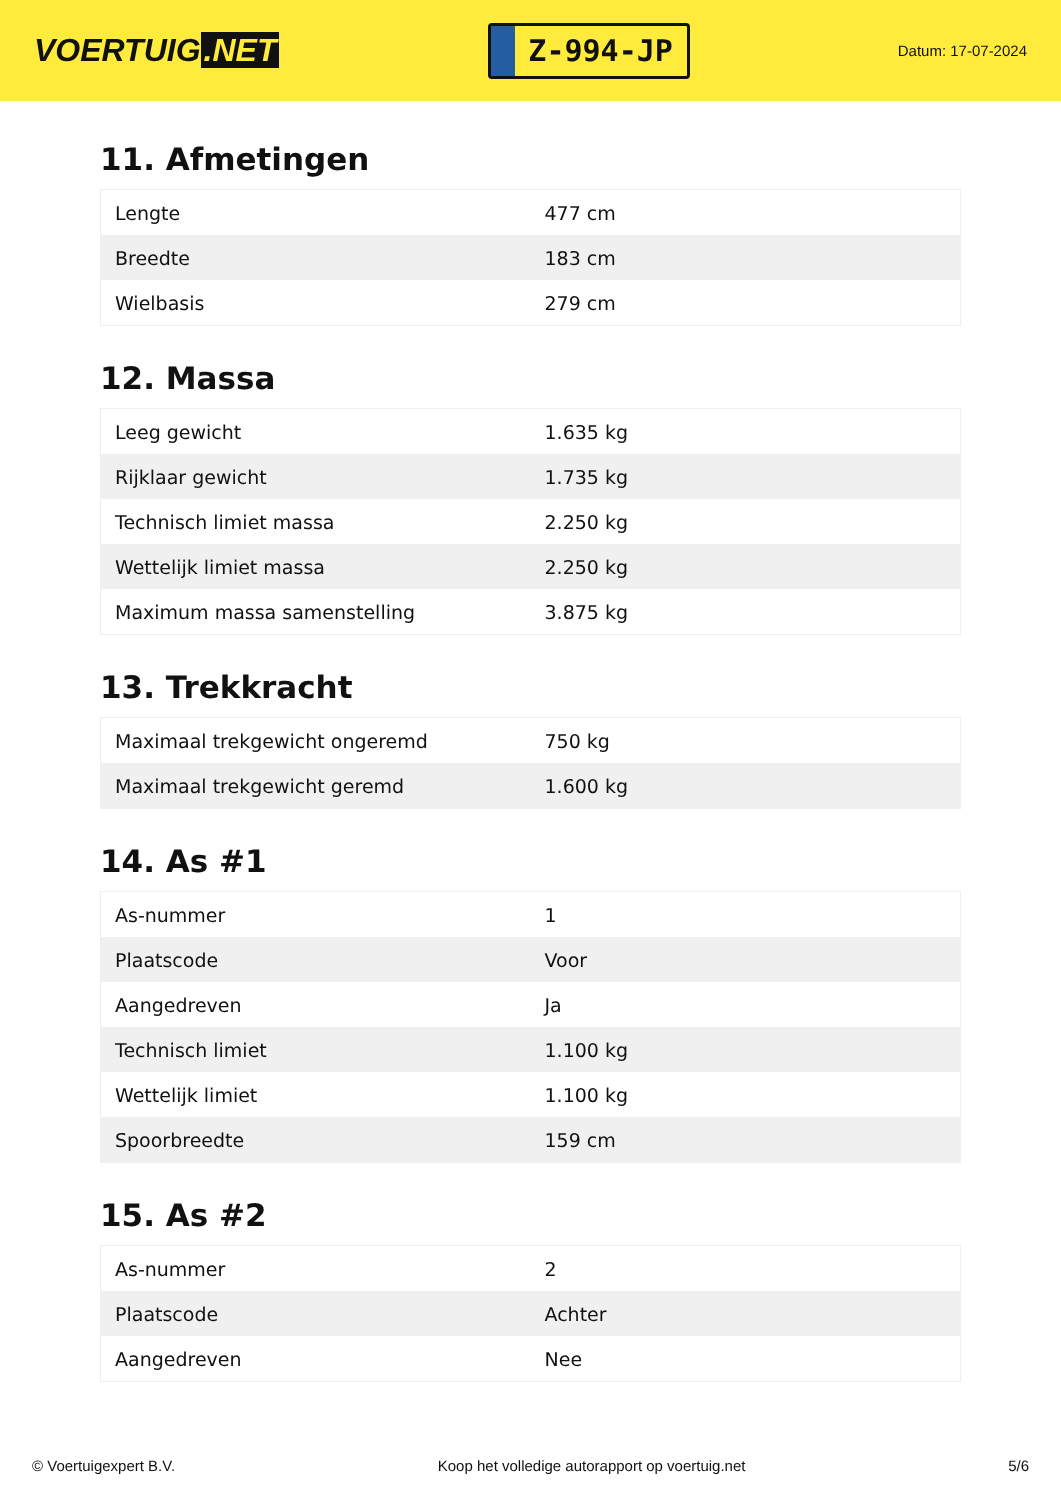VOERTUIG.NET
Z-994-JP
Datum: 17-07-2024
11. Afmetingen
| Lengte | 477 cm |
| Breedte | 183 cm |
| Wielbasis | 279 cm |
12. Massa
| Leeg gewicht | 1.635 kg |
| Rijklaar gewicht | 1.735 kg |
| Technisch limiet massa | 2.250 kg |
| Wettelijk limiet massa | 2.250 kg |
| Maximum massa samenstelling | 3.875 kg |
13. Trekkracht
| Maximaal trekgewicht ongeremd | 750 kg |
| Maximaal trekgewicht geremd | 1.600 kg |
14. As #1
| As-nummer | 1 |
| Plaatscode | Voor |
| Aangedreven | Ja |
| Technisch limiet | 1.100 kg |
| Wettelijk limiet | 1.100 kg |
| Spoorbreedte | 159 cm |
15. As #2
| As-nummer | 2 |
| Plaatscode | Achter |
| Aangedreven | Nee |
© Voertuigexpert B.V. Koop het volledige autorapport op voertuig.net 5/6